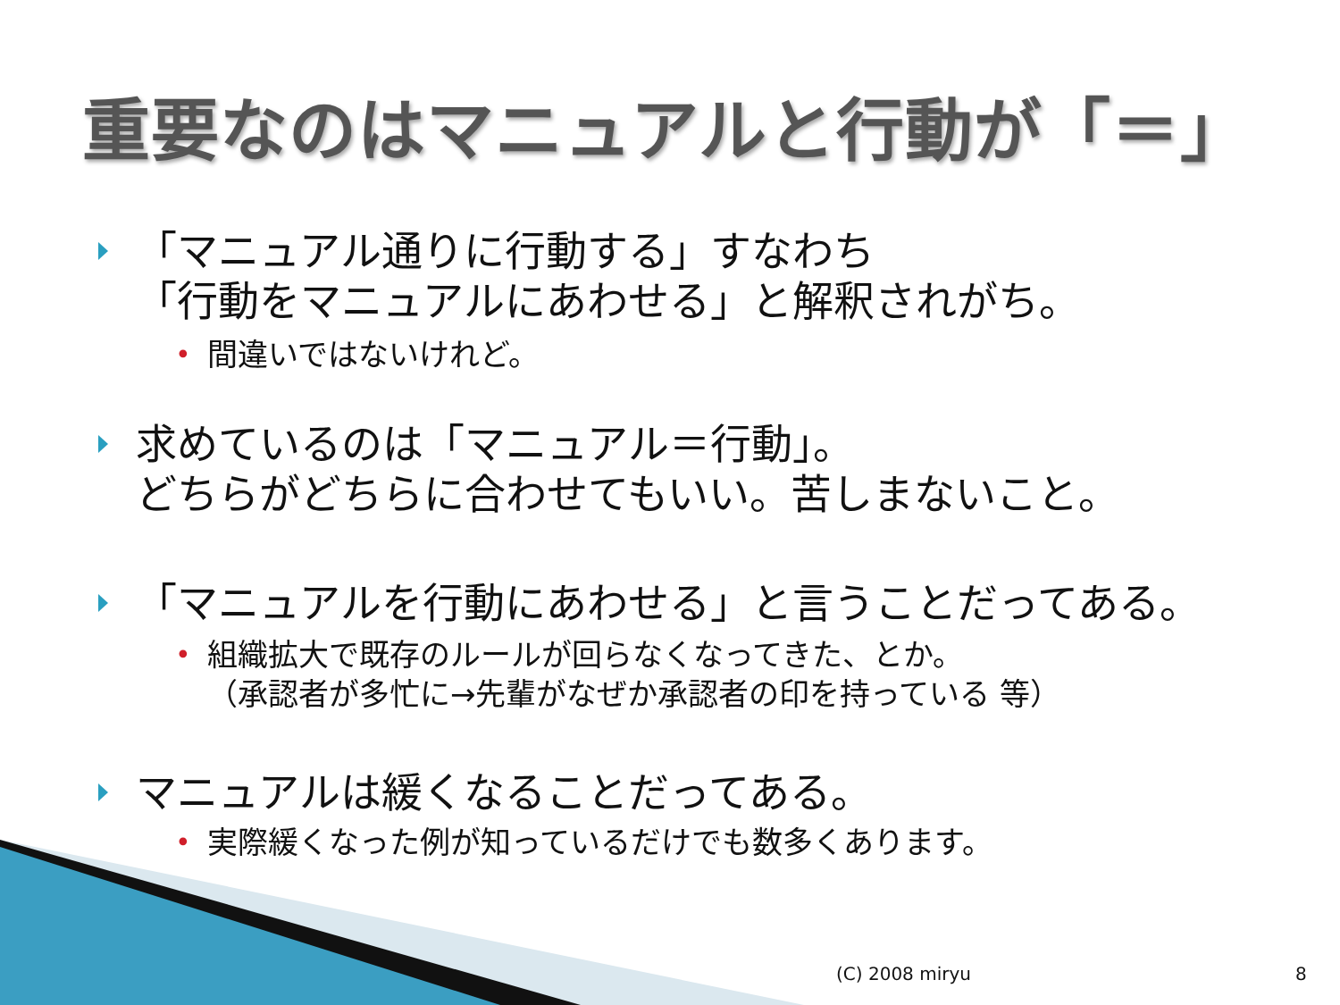重要なのはマニュアルと行動が「＝」
「マニュアル通りに行動する」すなわち
「行動をマニュアルにあわせる」と解釈されがち。
• 間違いではないけれど。
求めているのは「マニュアル＝行動」。
どちらがどちらに合わせてもいい。苦しまないこと。
「マニュアルを行動にあわせる」と言うことだってある。
• 組織拡大で既存のルールが回らなくなってきた、とか。
（承認者が多忙に→先輩がなぜか承認者の印を持っている 等）
マニュアルは緩くなることだってある。
• 実際緩くなった例が知っているだけでも数多くあります。
(C) 2008 miryu 8